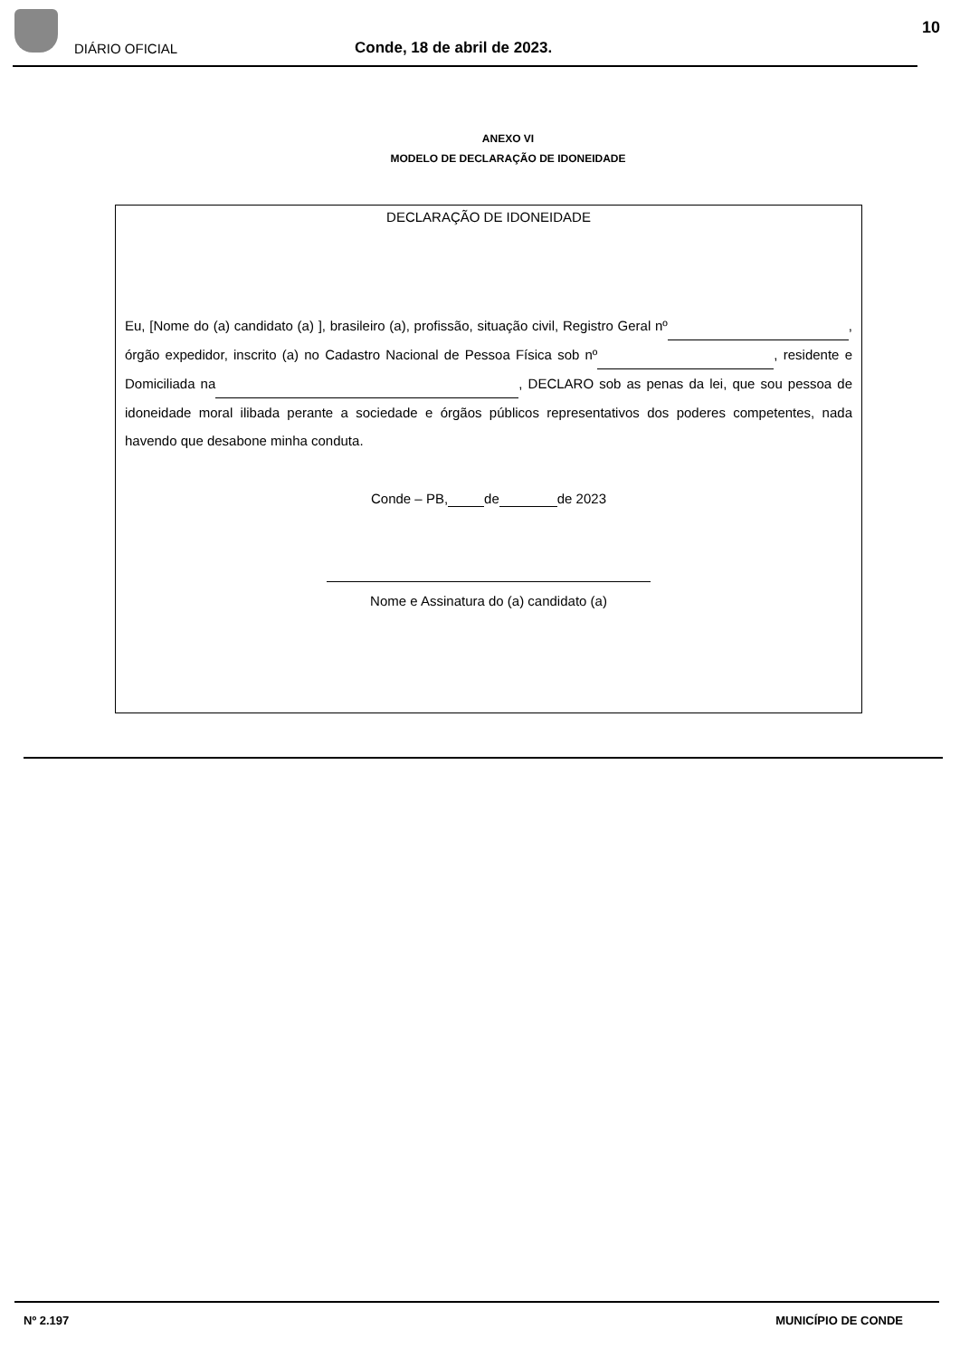DIÁRIO OFICIAL Conde, 18 de abril de 2023.
10
ANEXO VI
MODELO DE DECLARAÇÃO DE IDONEIDADE
DECLARAÇÃO DE IDONEIDADE
Eu, [Nome do (a) candidato (a) ], brasileiro (a), profissão, situação civil, Registro Geral nº , órgão expedidor, inscrito (a) no Cadastro Nacional de Pessoa Física sob nº , residente e Domiciliada na , DECLARO sob as penas da lei, que sou pessoa de idoneidade moral ilibada perante a sociedade e órgãos públicos representativos dos poderes competentes, nada havendo que desabone minha conduta.
Conde – PB, de de 2023
Nome e Assinatura do (a) candidato (a)
Nº 2.197 MUNICÍPIO DE CONDE